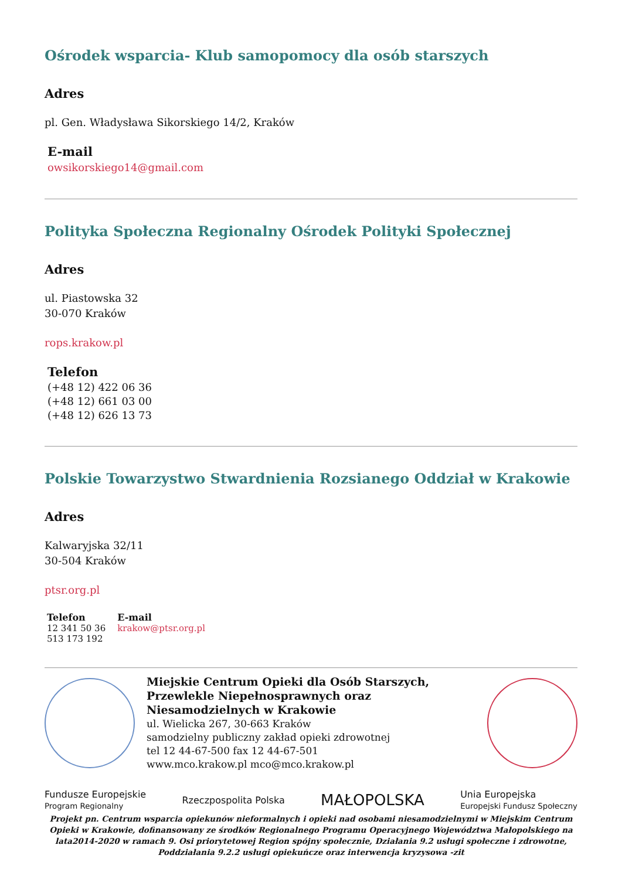Ośrodek wsparcia- Klub samopomocy dla osób starszych
Adres
pl. Gen. Władysława Sikorskiego 14/2, Kraków
E-mail
owsikorskiego14@gmail.com
Polityka Społeczna Regionalny Ośrodek Polityki Społecznej
Adres
ul. Piastowska 32
30-070 Kraków
rops.krakow.pl
Telefon
(+48 12) 422 06 36
(+48 12) 661 03 00
(+48 12) 626 13 73
Polskie Towarzystwo Stwardnienia Rozsianego Oddział w Krakowie
Adres
Kalwaryjska 32/11
30-504 Kraków
ptsr.org.pl
Telefon
12 341 50 36
513 173 192
E-mail
krakow@ptsr.org.pl
Miejskie Centrum Opieki dla Osób Starszych, Przewlekle Niepełnosprawnych oraz Niesamodzielnych w Krakowie
ul. Wielicka 267, 30-663 Kraków
samodzielny publiczny zakład opieki zdrowotnej
tel 12 44-67-500 fax 12 44-67-501
www.mco.krakow.pl mco@mco.krakow.pl
Fundusze Europejskie
Program Regionalny Rzeczpospolita Polska MAŁOPOLSKA Unia Europejska
Europejski Fundusz Społeczny
Projekt pn. Centrum wsparcia opiekunów nieformalnych i opieki nad osobami niesamodzielnymi w Miejskim Centrum Opieki w Krakowie, dofinansowany ze środków Regionalnego Programu Operacyjnego Województwa Małopolskiego na lata2014-2020 w ramach 9. Osi priorytetowej Region spójny społecznie, Działania 9.2 usługi społeczne i zdrowotne, Poddziałania 9.2.2 usługi opiekuńcze oraz interwencja kryzysowa -zit